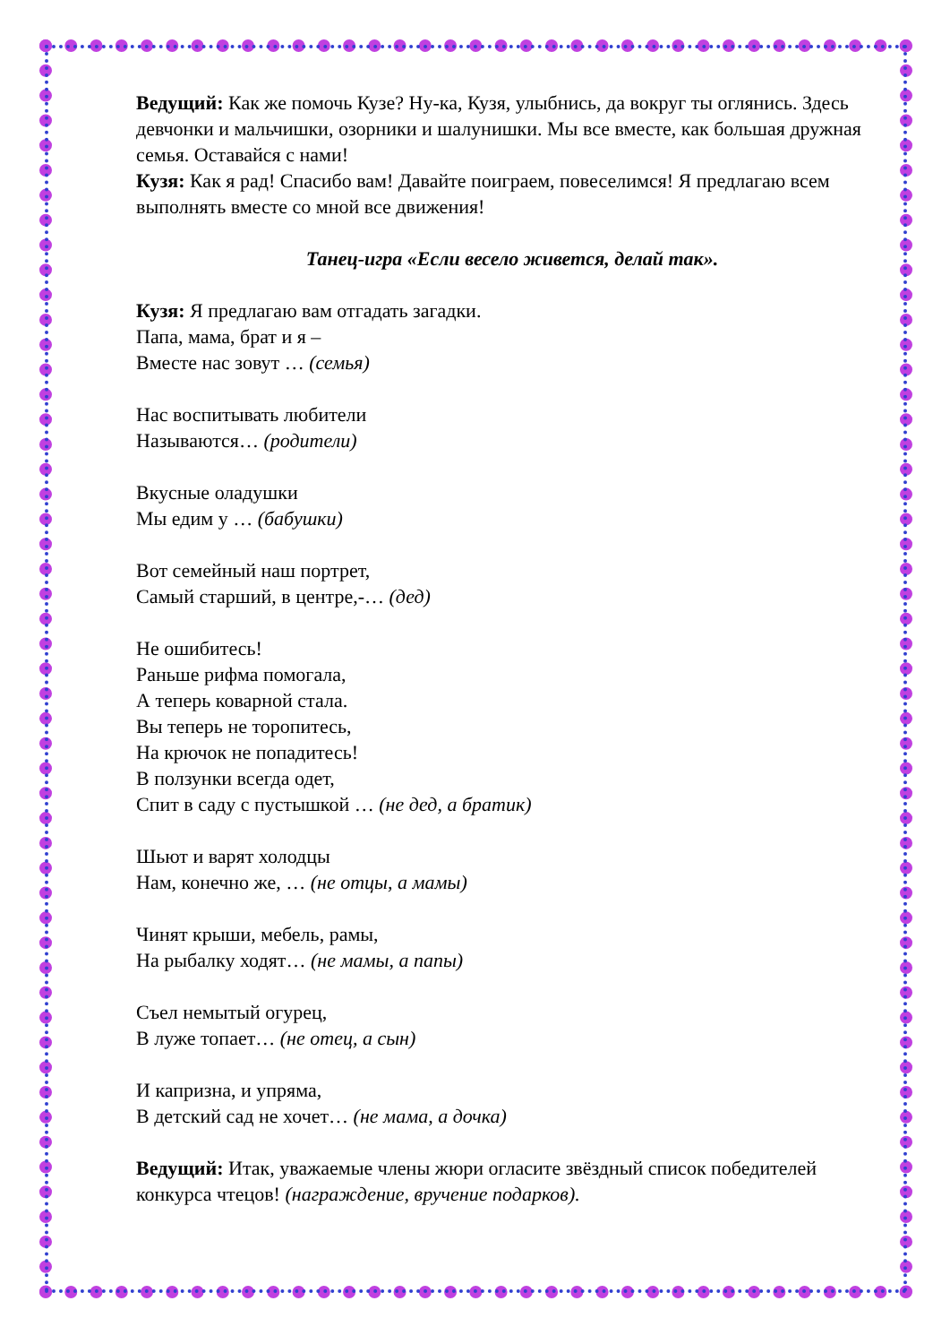Ведущий: Как же помочь Кузе? Ну-ка, Кузя, улыбнись, да вокруг ты оглянись. Здесь девчонки и мальчишки, озорники и шалунишки. Мы все вместе, как большая дружная семья. Оставайся с нами!
Кузя: Как я рад! Спасибо вам! Давайте поиграем, повеселимся! Я предлагаю всем выполнять вместе со мной все движения!
Танец-игра «Если весело живется, делай так».
Кузя: Я предлагаю вам отгадать загадки.
Папа, мама, брат и я –
Вместе нас зовут … (семья)
Нас воспитывать любители
Называются… (родители)
Вкусные оладушки
Мы едим у … (бабушки)
Вот семейный наш портрет,
Самый старший, в центре,-… (дед)
Не ошибитесь!
Раньше рифма помогала,
А теперь коварной стала.
Вы теперь не торопитесь,
На крючок не попадитесь!
В ползунки всегда одет,
Спит в саду с пустышкой … (не дед, а братик)
Шьют и варят холодцы
Нам, конечно же, … (не отцы, а мамы)
Чинят крыши, мебель, рамы,
На рыбалку ходят… (не мамы, а папы)
Съел немытый огурец,
В луже топает… (не отец, а сын)
И капризна, и упряма,
В детский сад не хочет… (не мама, а дочка)
Ведущий: Итак, уважаемые члены жюри огласите звёздный список победителей конкурса чтецов! (награждение, вручение подарков).